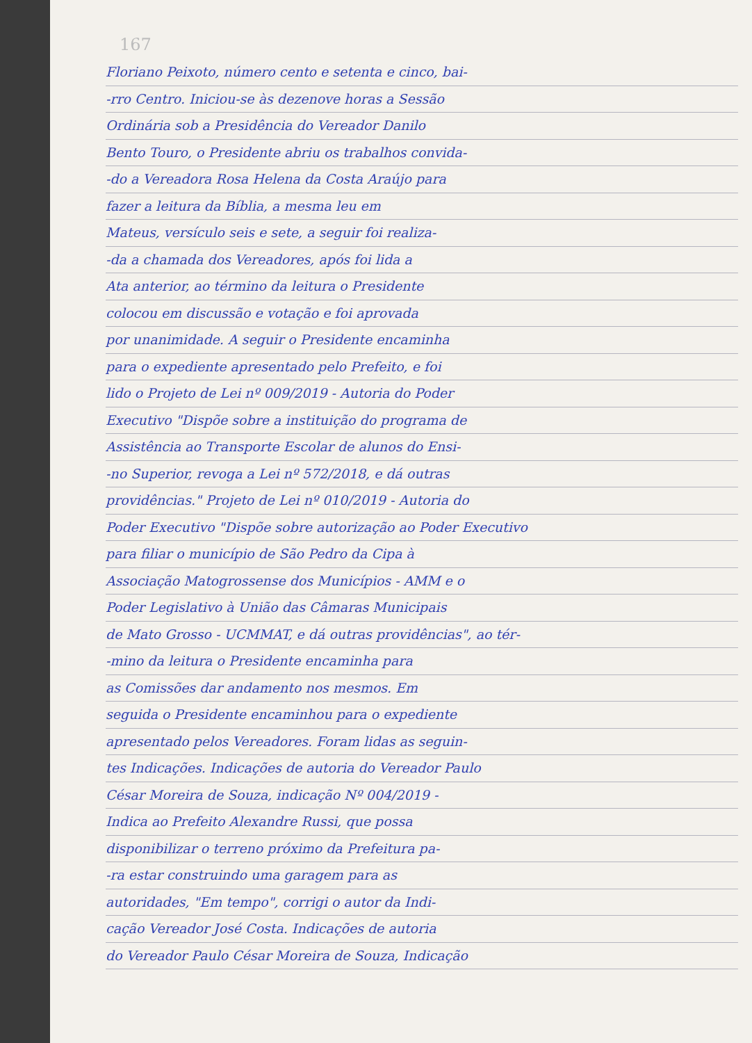167
Floriano Peixoto, número cento e setenta e cinco, bai-
-rro Centro. Iniciou-se às dezenove horas a Sessão
Ordinária sob a Presidência do Vereador Danilo
Bento Touro, o Presidente abriu os trabalhos convida-
-do a Vereadora Rosa Helena da Costa Araújo para
fazer a leitura da Bíblia, a mesma leu em
Mateus, versículo seis e sete, a seguir foi realiza-
-da a chamada dos Vereadores, após foi lida a
Ata anterior, ao término da leitura o Presidente
colocou em discussão e votação e foi aprovada
por unanimidade. A seguir o Presidente encaminha
para o expediente apresentado pelo Prefeito, e foi
lido o Projeto de Lei nº 009/2019 - Autoria do Poder
Executivo "Dispõe sobre a instituição do programa de
Assistência ao Transporte Escolar de alunos do Ensi-
-no Superior, revoga a Lei nº 572/2018, e dá outras
providências." Projeto de Lei nº 010/2019 - Autoria do
Poder Executivo "Dispõe sobre autorização ao Poder Executivo
para filiar o município de São Pedro da Cipa à
Associação Matogrossense dos Municípios - AMM e o
Poder Legislativo à União das Câmaras Municipais
de Mato Grosso - UCMMAT, e dá outras providências", ao tér-
-mino da leitura o Presidente encaminha para
as Comissões dar andamento nos mesmos. Em
seguida o Presidente encaminhou para o expediente
apresentado pelos Vereadores. Foram lidas as seguin-
tes Indicações. Indicações de autoria do Vereador Paulo
César Moreira de Souza, indicação Nº 004/2019 -
Indica ao Prefeito Alexandre Russi, que possa
disponibilizar o terreno próximo da Prefeitura pa-
-ra estar construindo uma garagem para as
autoridades, "Em tempo", corrigi o autor da Indi-
cação Vereador José Costa. Indicações de autoria
do Vereador Paulo César Moreira de Souza, Indicação